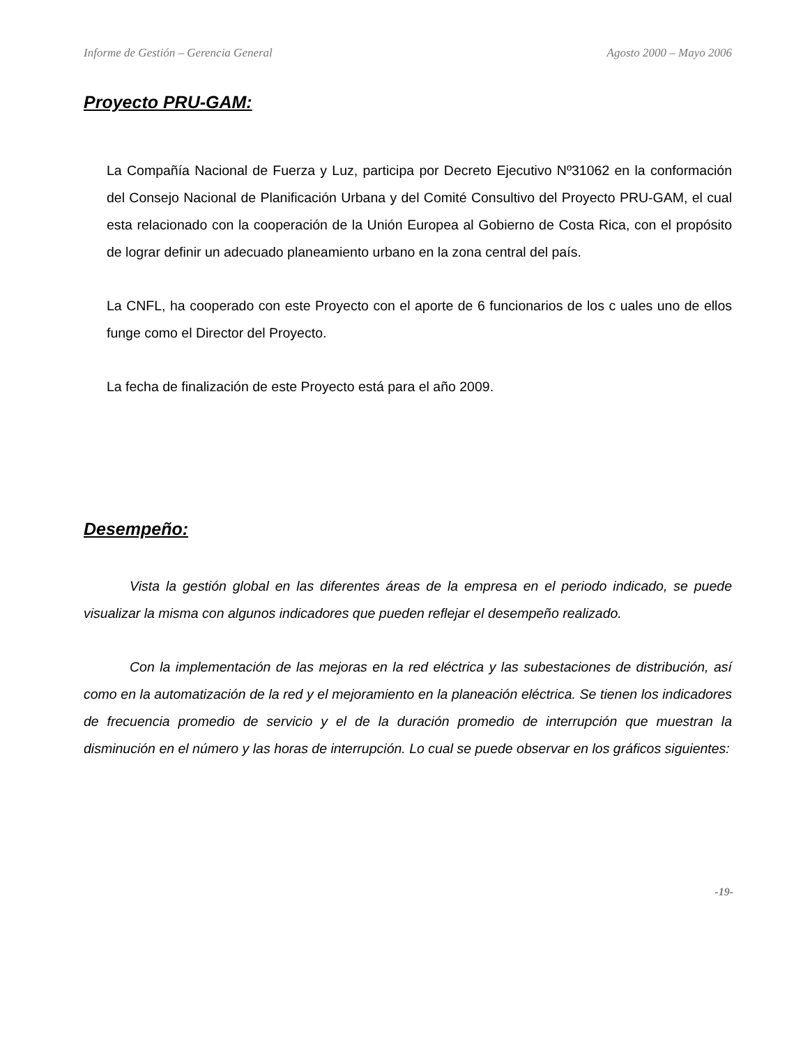Informe de Gestión – Gerencia General Agosto 2000 – Mayo 2006
Proyecto PRU-GAM:
La Compañía Nacional de Fuerza y Luz, participa por Decreto Ejecutivo Nº31062 en la conformación del Consejo Nacional de Planificación Urbana y del Comité Consultivo del Proyecto PRU-GAM, el cual esta relacionado con la cooperación de la Unión Europea al Gobierno de Costa Rica, con el propósito de lograr definir un adecuado planeamiento urbano en la zona central del país.
La CNFL, ha cooperado con este Proyecto con el aporte de 6 funcionarios de los c uales uno de ellos funge como el Director del Proyecto.
La fecha de finalización de este Proyecto está para el año 2009.
Desempeño:
Vista la gestión global en las diferentes áreas de la empresa en el periodo indicado, se puede visualizar la misma con algunos indicadores que pueden reflejar el desempeño realizado.
Con la implementación de las mejoras en la red eléctrica y las subestaciones de distribución, así como en la automatización de la red y el mejoramiento en la planeación eléctrica. Se tienen los indicadores de frecuencia promedio de servicio y el de la duración promedio de interrupción que muestran la disminución en el número y las horas de interrupción. Lo cual se puede observar en los gráficos siguientes:
-19-